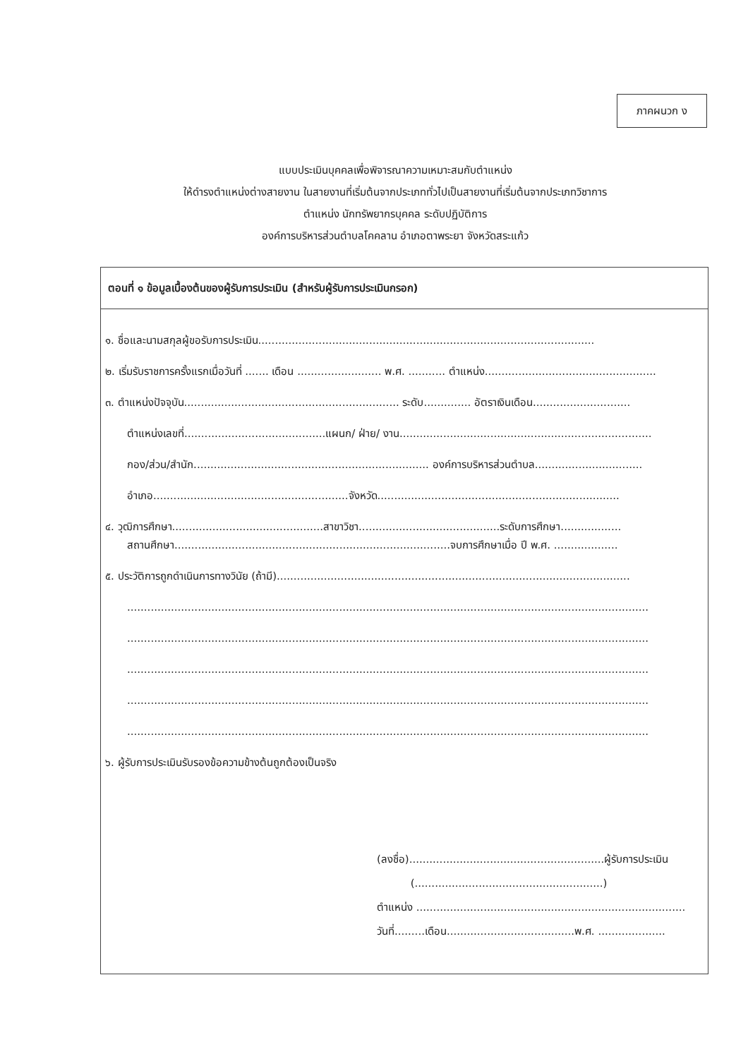ภาคผนวก ง
แบบประเมินบุคคลเพื่อพิจารณาความเหมาะสมกับตำแหน่ง
ให้ดำรงตำแหน่งต่างสายงาน ในสายงานที่เริ่มต้นจากประเภททั่วไปเป็นสายงานที่เริ่มต้นจากประเภทวิชาการ
ตำแหน่ง นักทรัพยากรบุคคล ระดับปฏิบัติการ
องค์การบริหารส่วนตำบลโคคลาน อำเภอตาพระยา จังหวัดสระแก้ว
ตอนที่ ๑ ข้อมูลเบื้องต้นของผู้รับการประเมิน (สำหรับผู้รับการประเมินกรอก)
๑. ชื่อและนามสกุลผู้ขอรับการประเมิน....................................................................................................
๒. เริ่มรับราชการครั้งแรกเมื่อวันที่ ....... เดือน ......................... พ.ศ. ........... ตำแหน่ง...................................................
๓. ตำแหน่งปัจจุบัน................................................................ ระดับ.............. อัตราเงินเดือน.............................
ตำแหน่งเลขที่..........................................แผนก/ ฝ่าย/ งาน...........................................................................
กอง/ส่วน/สำนัก...................................................................... องค์การบริหารส่วนตำบล................................
อำเภอ..........................................................จังหวัด........................................................................
๔. วุฒิการศึกษา.............................................สาขาวิชา..........................................ระดับการศึกษา..................
สถานศึกษา..................................................................................จบการศึกษาเมื่อ ปี พ.ศ. ...................
๕. ประวัติการถูกดำเนินการทางวินัย (ถ้ามี).........................................................................................................
...........................................................................................................................................................
...........................................................................................................................................................
...........................................................................................................................................................
...........................................................................................................................................................
...........................................................................................................................................................
๖. ผู้รับการประเมินรับรองข้อความข้างต้นถูกต้องเป็นจริง
(ลงชื่อ)..........................................................ผู้รับการประเมิน
(........................................................)
ตำแหน่ง ................................................................................
วันที่.........เดือน......................................พ.ศ. ....................